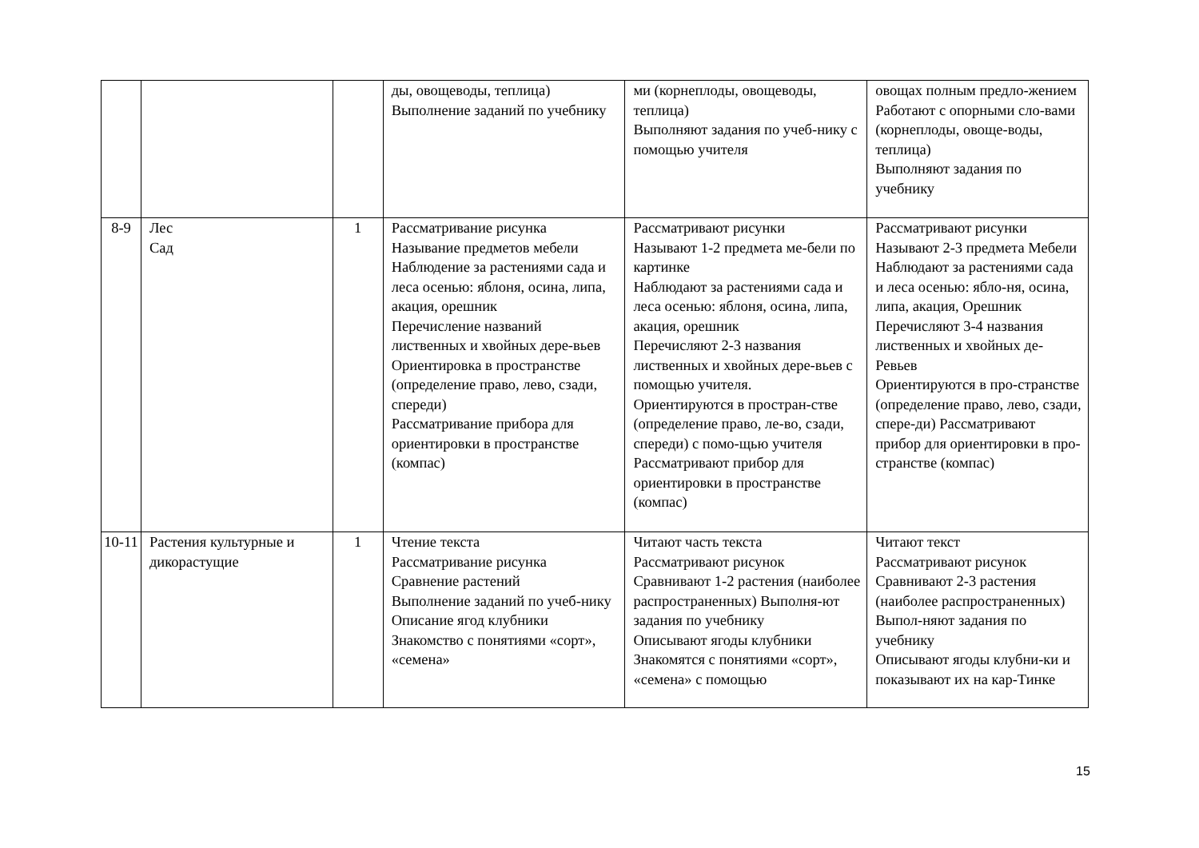| | | | ды, овощеводы, теплица) Выполнение заданий по учебнику | ми (корнеплоды, овощеводы, теплица) Выполняют задания по учеб-нику с помощью учителя | овощах полным предло-жением Работают с опорными сло-вами (корнеплоды, овоще-воды, теплица) Выполняют задания по учебнику |
| 8-9 | Лес Сад | 1 | Рассматривание рисунка Называние предметов мебели Наблюдение за растениями сада и леса осенью: яблоня, осина, липа, акация, орешник Перечисление названий лиственных и хвойных дере-вьев Ориентировка в пространстве (определение право, лево, сзади, спереди) Рассматривание прибора для ориентировки в пространстве (компас) | Рассматривают рисунки Называют 1-2 предмета ме-бели по картинке Наблюдают за растениями сада и леса осенью: яблоня, осина, липа, акация, орешник Перечисляют 2-3 названия лиственных и хвойных дере-вьев с помощью учителя. Ориентируются в простран-стве (определение право, ле-во, сзади, спереди) с помо-щью учителя Рассматривают прибор для ориентировки в пространстве (компас) | Рассматривают рисунки Называют 2-3 предмета Мебели Наблюдают за растениями сада и леса осенью: ябло-ня, осина, липа, акация, Орешник Перечисляют 3-4 названия лиственных и хвойных де-Ревьев Ориентируются в про-странстве (определение право, лево, сзади, спере-ди) Рассматривают прибор для ориентировки в про-странстве (компас) |
| 10-11 | Растения культурные и дикорастущие | 1 | Чтение текста Рассматривание рисунка Сравнение растений Выполнение заданий по учеб-нику Описание ягод клубники Знакомство с понятиями «сорт», «семена» | Читают часть текста Рассматривают рисунок Сравнивают 1-2 растения (наиболее распространенных) Выполня-ют задания по учебнику Описывают ягоды клубники Знакомятся с понятиями «сорт», «семена» с помощью | Читают текст Рассматривают рисунок Сравнивают 2-3 растения (наиболее распространенных) Выпол-няют задания по учебнику Описывают ягоды клубни-ки и показывают их на кар-Тинке |
15